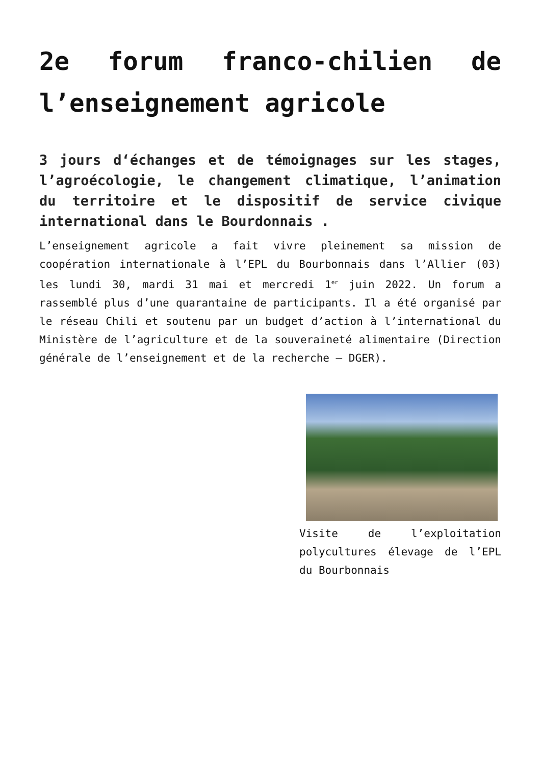2e forum franco-chilien de l’enseignement agricole
3 jours d‘échanges et de témoignages sur les stages, l’agroécologie, le changement climatique, l’animation du territoire et le dispositif de service civique international dans le Bourdonnais .
L’enseignement agricole a fait vivre pleinement sa mission de coopération internationale à l’EPL du Bourbonnais dans l’Allier (03) les lundi 30, mardi 31 mai et mercredi 1<sup>er</sup> juin 2022. Un forum a rassemblé plus d’une quarantaine de participants. Il a été organisé par le réseau Chili et soutenu par un budget d’action à l’international du Ministère de l’agriculture et de la souveraineté alimentaire (Direction générale de l’enseignement et de la recherche – DGER).
Visite de l’exploitation polycultures élevage de l’EPL du Bourbonnais